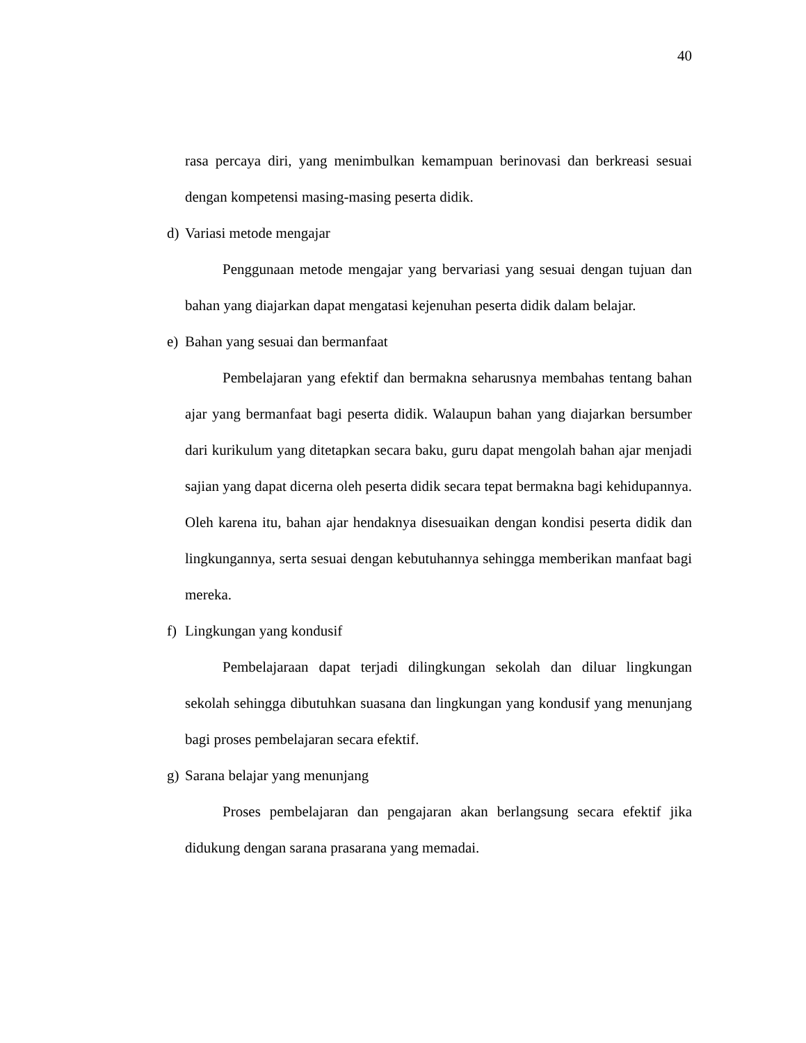40
rasa percaya diri, yang menimbulkan kemampuan berinovasi dan berkreasi sesuai dengan kompetensi masing-masing peserta didik.
d) Variasi metode mengajar
Penggunaan metode mengajar yang bervariasi yang sesuai dengan tujuan dan bahan yang diajarkan dapat mengatasi kejenuhan peserta didik dalam belajar.
e) Bahan yang sesuai dan bermanfaat
Pembelajaran yang efektif dan bermakna seharusnya membahas tentang bahan ajar yang bermanfaat bagi peserta didik. Walaupun bahan yang diajarkan bersumber dari kurikulum yang ditetapkan secara baku, guru dapat mengolah bahan ajar menjadi sajian yang dapat dicerna oleh peserta didik secara tepat bermakna bagi kehidupannya. Oleh karena itu, bahan ajar hendaknya disesuaikan dengan kondisi peserta didik dan lingkungannya, serta sesuai dengan kebutuhannya sehingga memberikan manfaat bagi mereka.
f) Lingkungan yang kondusif
Pembelajaraan dapat terjadi dilingkungan sekolah dan diluar lingkungan sekolah sehingga dibutuhkan suasana dan lingkungan yang kondusif yang menunjang bagi proses pembelajaran secara efektif.
g) Sarana belajar yang menunjang
Proses pembelajaran dan pengajaran akan berlangsung secara efektif jika didukung dengan sarana prasarana yang memadai.